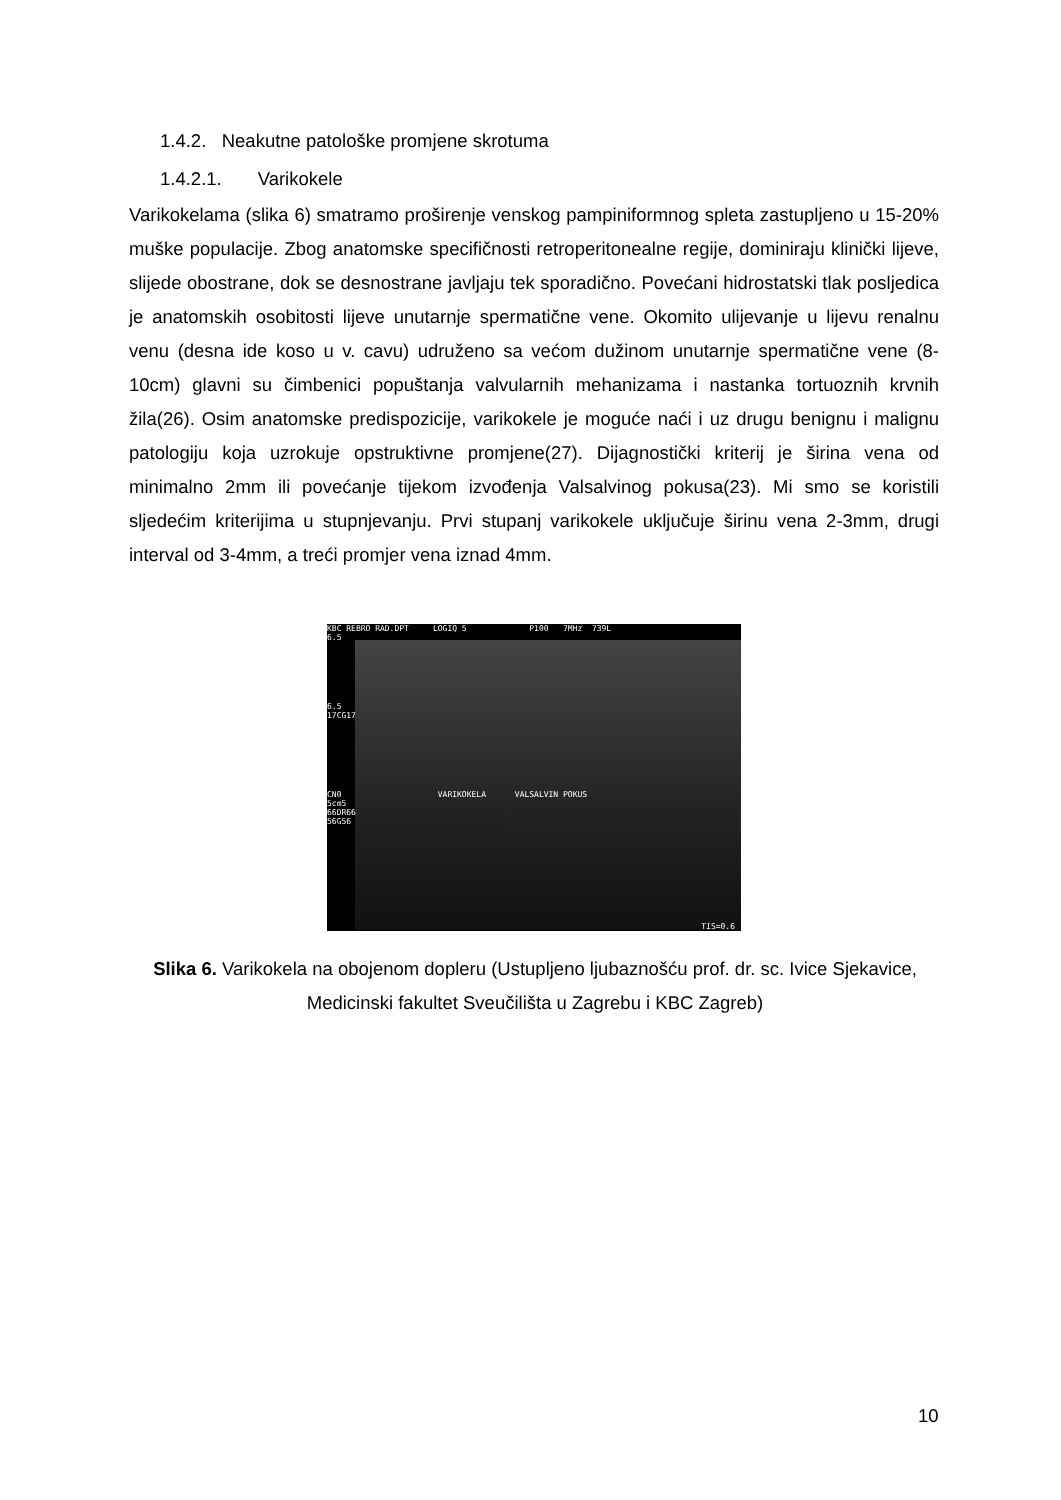1.4.2. Neakutne patološke promjene skrotuma
1.4.2.1. Varikokele
Varikokelama (slika 6) smatramo proširenje venskog pampiniformnog spleta zastupljeno u 15-20% muške populacije. Zbog anatomske specifičnosti retroperitonealne regije, dominiraju klinički lijeve, slijede obostrane, dok se desnostrane javljaju tek sporadično. Povećani hidrostatski tlak posljedica je anatomskih osobitosti lijeve unutarnje spermatične vene. Okomito ulijevanje u lijevu renalnu venu (desna ide koso u v. cavu) udruženo sa većom dužinom unutarnje spermatične vene (8-10cm) glavni su čimbenici popuštanja valvularnih mehanizama i nastanka tortuoznih krvnih žila(26). Osim anatomske predispozicije, varikokele je moguće naći i uz drugu benignu i malignu patologiju koja uzrokuje opstruktivne promjene(27). Dijagnostički kriterij je širina vena od minimalno 2mm ili povećanje tijekom izvođenja Valsalvinog pokusa(23). Mi smo se koristili sljedećim kriterijima u stupnjevanju. Prvi stupanj varikokele uključuje širinu vena 2-3mm, drugi interval od 3-4mm, a treći promjer vena iznad 4mm.
KBC REBRO RAD.DPT LOGIQ 5 P100 7MHz 739L
6.5
6.5
17CG17
CN0 VARIKOKELA VALSALVIN POKUS
5cm5
66DR66
56G56
TIS=0.6
Slika 6. Varikokela na obojenom dopleru (Ustupljeno ljubaznošću prof. dr. sc. Ivice Sjekavice, Medicinski fakultet Sveučilišta u Zagrebu i KBC Zagreb)
10